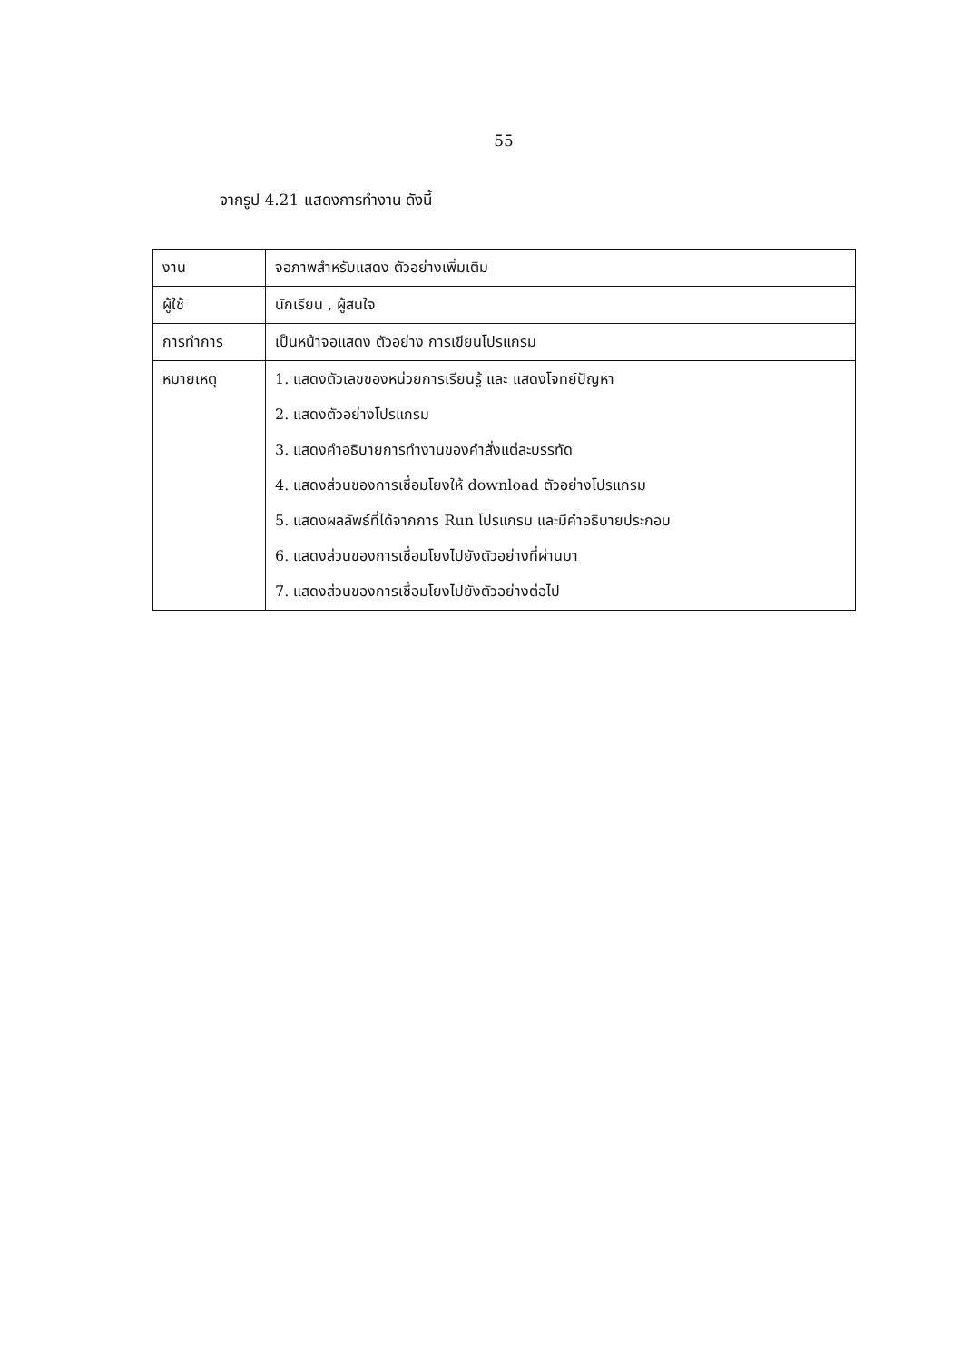55
จากรูป 4.21 แสดงการทำงาน ดังนี้
| งาน | จอภาพสำหรับแสดง ตัวอย่างเพิ่มเติม |
| ผู้ใช้ | นักเรียน , ผู้สนใจ |
| การทำการ | เป็นหน้าจอแสดง ตัวอย่าง การเขียนโปรแกรม |
| หมายเหตุ | 1. แสดงตัวเลขของหน่วยการเรียนรู้ และ แสดงโจทย์ปัญหา 2. แสดงตัวอย่างโปรแกรม 3. แสดงคำอธิบายการทำงานของคำสั่งแต่ละบรรทัด 4. แสดงส่วนของการเชื่อมโยงให้ download ตัวอย่างโปรแกรม 5. แสดงผลลัพธ์ที่ได้จากการ Run โปรแกรม และมีคำอธิบายประกอบ 6. แสดงส่วนของการเชื่อมโยงไปยังตัวอย่างที่ผ่านมา 7. แสดงส่วนของการเชื่อมโยงไปยังตัวอย่างต่อไป |